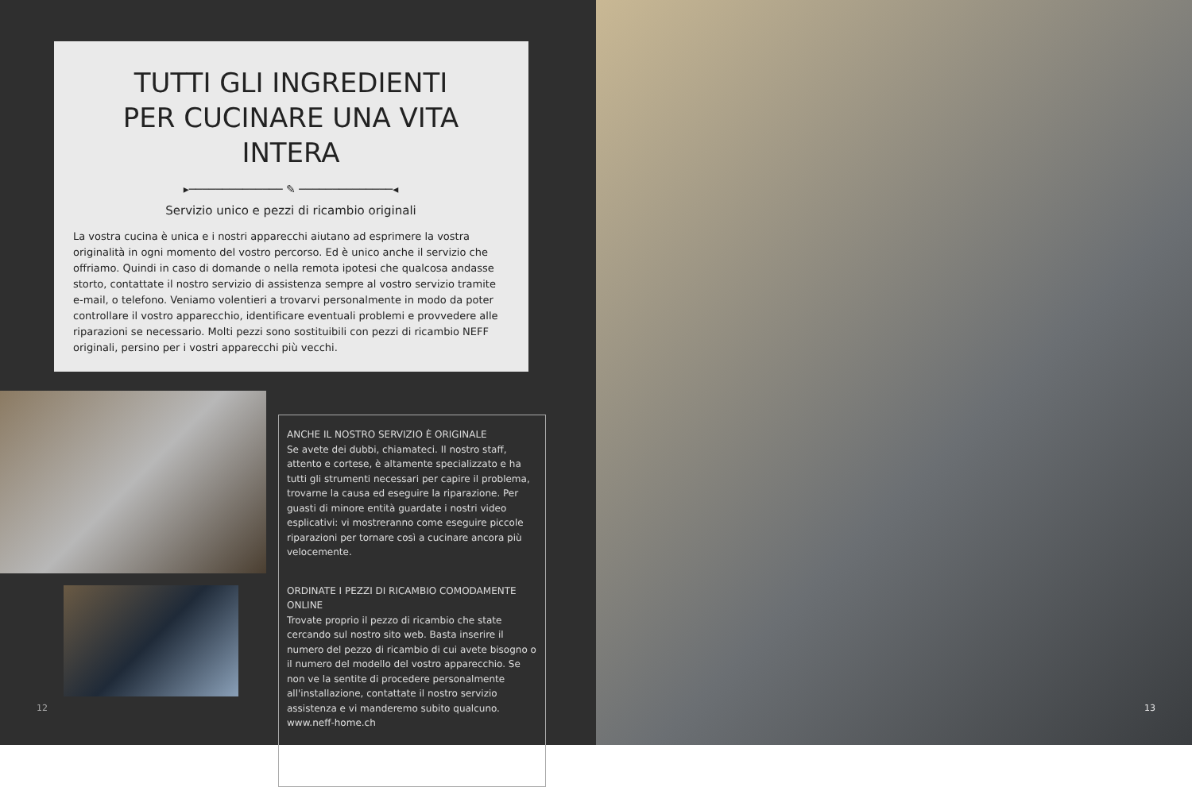TUTTI GLI INGREDIENTI
PER CUCINARE UNA VITA INTERA
▸────────────── ✎ ──────────────◂
Servizio unico e pezzi di ricambio originali
La vostra cucina è unica e i nostri apparecchi aiutano ad esprimere la vostra originalità in ogni momento del vostro percorso. Ed è unico anche il servizio che offriamo. Quindi in caso di domande o nella remota ipotesi che qualcosa andasse storto, contattate il nostro servizio di assistenza sempre al vostro servizio tramite e-mail, o telefono. Veniamo volentieri a trovarvi personalmente in modo da poter controllare il vostro apparecchio, identificare eventuali problemi e provvedere alle riparazioni se necessario. Molti pezzi sono sostituibili con pezzi di ricambio NEFF originali, persino per i vostri apparecchi più vecchi.
ANCHE IL NOSTRO SERVIZIO È ORIGINALE
Se avete dei dubbi, chiamateci. Il nostro staff, attento e cortese, è altamente specializzato e ha tutti gli strumenti necessari per capire il problema, trovarne la causa ed eseguire la riparazione. Per guasti di minore entità guardate i nostri video esplicativi: vi mostreranno come eseguire piccole riparazioni per tornare così a cucinare ancora più velocemente.
ORDINATE I PEZZI DI RICAMBIO COMODAMENTE ONLINE
Trovate proprio il pezzo di ricambio che state cercando sul nostro sito web. Basta inserire il numero del pezzo di ricambio di cui avete bisogno o il numero del modello del vostro apparecchio. Se non ve la sentite di procedere personalmente all'installazione, contattate il nostro servizio assistenza e vi manderemo subito qualcuno.
www.neff-home.ch
12
13